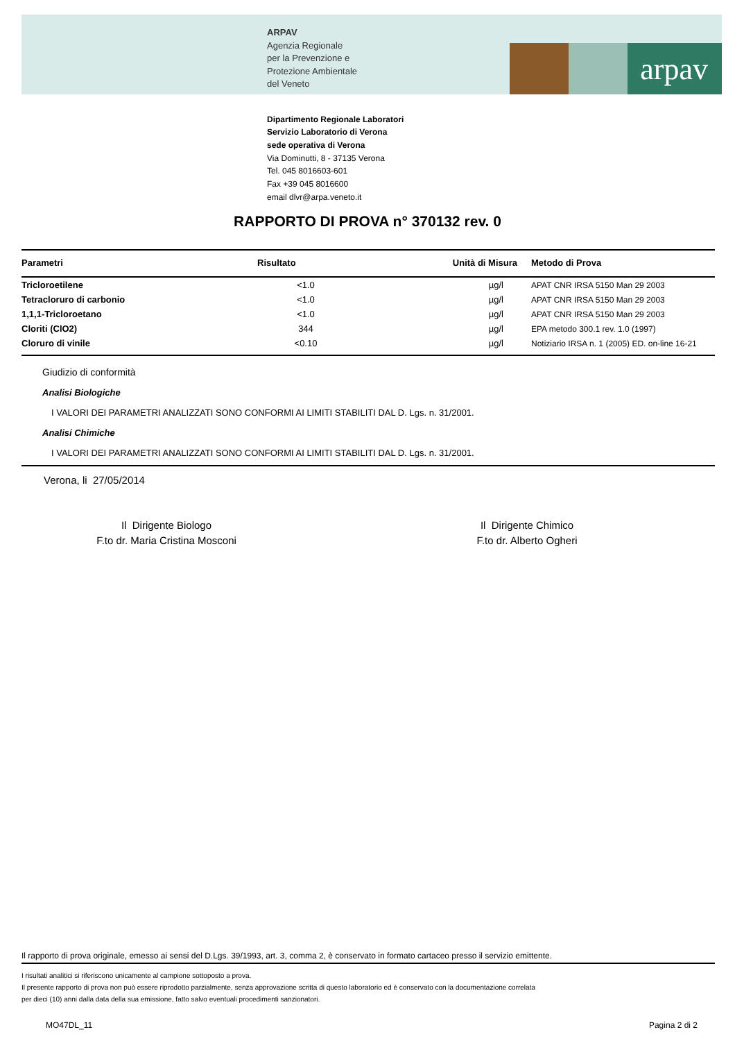arpav
ARPAV
Agenzia Regionale
per la Prevenzione e
Protezione Ambientale
del Veneto
Dipartimento Regionale Laboratori
Servizio Laboratorio di Verona
sede operativa di Verona
Via Dominutti, 8 - 37135 Verona
Tel. 045 8016603-601
Fax +39 045 8016600
email dlvr@arpa.veneto.it
RAPPORTO DI PROVA n° 370132 rev. 0
| Parametri | Risultato | Unità di Misura | Metodo di Prova |
| --- | --- | --- | --- |
| Tricloroetilene | <1.0 | µg/l | APAT CNR IRSA 5150 Man 29 2003 |
| Tetracloruro di carbonio | <1.0 | µg/l | APAT CNR IRSA 5150 Man 29 2003 |
| 1,1,1-Tricloroetano | <1.0 | µg/l | APAT CNR IRSA 5150 Man 29 2003 |
| Cloriti (ClO2) | 344 | µg/l | EPA metodo 300.1 rev. 1.0 (1997) |
| Cloruro di vinile | <0.10 | µg/l | Notiziario IRSA n. 1 (2005) ED. on-line 16-21 |
Giudizio di conformità
Analisi Biologiche
I VALORI DEI PARAMETRI ANALIZZATI SONO CONFORMI AI LIMITI STABILITI DAL D. Lgs. n. 31/2001.
Analisi Chimiche
I VALORI DEI PARAMETRI ANALIZZATI SONO CONFORMI AI LIMITI STABILITI DAL D. Lgs. n. 31/2001.
Verona, li 27/05/2014
Il Dirigente Biologo
F.to dr. Maria Cristina Mosconi
Il Dirigente Chimico
F.to dr. Alberto Ogheri
Il rapporto di prova originale, emesso ai sensi del D.Lgs. 39/1993, art. 3, comma 2, è conservato in formato cartaceo presso il servizio emittente.
I risultati analitici si riferiscono unicamente al campione sottoposto a prova.
Il presente rapporto di prova non può essere riprodotto parzialmente, senza approvazione scritta di questo laboratorio ed è conservato con la documentazione correlata
per dieci (10) anni dalla data della sua emissione, fatto salvo eventuali procedimenti sanzionatori.
MO47DL_11 Pagina 2 di 2